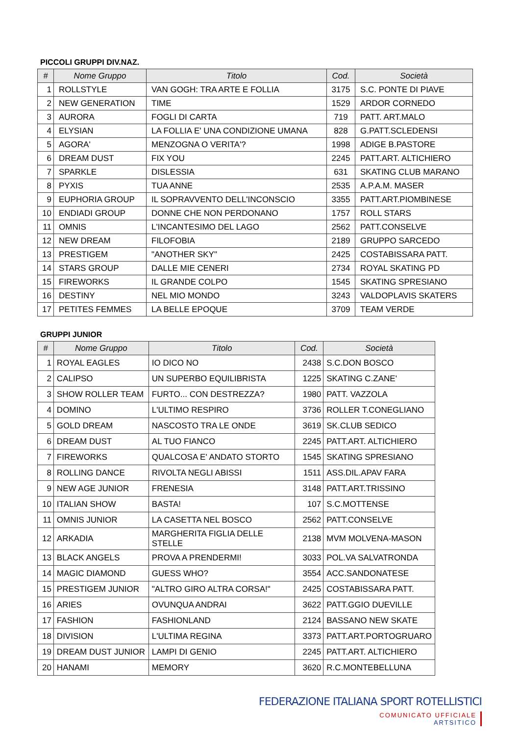PICCOLI GRUPPI DIV.NAZ.
| # | Nome Gruppo | Titolo | Cod. | Società |
| --- | --- | --- | --- | --- |
| 1 | ROLLSTYLE | VAN GOGH: TRA ARTE E FOLLIA | 3175 | S.C. PONTE DI PIAVE |
| 2 | NEW GENERATION | TIME | 1529 | ARDOR CORNEDO |
| 3 | AURORA | FOGLI DI CARTA | 719 | PATT. ART.MALO |
| 4 | ELYSIAN | LA FOLLIA E' UNA CONDIZIONE UMANA | 828 | G.PATT.SCLEDENSI |
| 5 | AGORA' | MENZOGNA O VERITA'? | 1998 | ADIGE B.PASTORE |
| 6 | DREAM DUST | FIX YOU | 2245 | PATT.ART. ALTICHIERO |
| 7 | SPARKLE | DISLESSIA | 631 | SKATING CLUB MARANO |
| 8 | PYXIS | TUA ANNE | 2535 | A.P.A.M. MASER |
| 9 | EUPHORIA GROUP | IL SOPRAVVENTO DELL'INCONSCIO | 3355 | PATT.ART.PIOMBINESE |
| 10 | ENDIADI GROUP | DONNE CHE NON PERDONANO | 1757 | ROLL STARS |
| 11 | OMNIS | L'INCANTESIMO DEL LAGO | 2562 | PATT.CONSELVE |
| 12 | NEW DREAM | FILOFOBIA | 2189 | GRUPPO SARCEDO |
| 13 | PRESTIGEM | "ANOTHER SKY" | 2425 | COSTABISSARA PATT. |
| 14 | STARS GROUP | DALLE MIE CENERI | 2734 | ROYAL SKATING PD |
| 15 | FIREWORKS | IL GRANDE COLPO | 1545 | SKATING SPRESIANO |
| 16 | DESTINY | NEL MIO MONDO | 3243 | VALDOPLAVIS SKATERS |
| 17 | PETITES FEMMES | LA BELLE EPOQUE | 3709 | TEAM VERDE |
GRUPPI JUNIOR
| # | Nome Gruppo | Titolo | Cod. | Società |
| --- | --- | --- | --- | --- |
| 1 | ROYAL EAGLES | IO DICO NO | 2438 | S.C.DON BOSCO |
| 2 | CALIPSO | UN SUPERBO EQUILIBRISTA | 1225 | SKATING C.ZANE' |
| 3 | SHOW ROLLER TEAM | FURTO... CON DESTREZZA? | 1980 | PATT. VAZZOLA |
| 4 | DOMINO | L'ULTIMO RESPIRO | 3736 | ROLLER T.CONEGLIANO |
| 5 | GOLD DREAM | NASCOSTO TRA LE ONDE | 3619 | SK.CLUB SEDICO |
| 6 | DREAM DUST | AL TUO FIANCO | 2245 | PATT.ART. ALTICHIERO |
| 7 | FIREWORKS | QUALCOSA E' ANDATO STORTO | 1545 | SKATING SPRESIANO |
| 8 | ROLLING DANCE | RIVOLTA NEGLI ABISSI | 1511 | ASS.DIL.APAV FARA |
| 9 | NEW AGE JUNIOR | FRENESIA | 3148 | PATT.ART.TRISSINO |
| 10 | ITALIAN SHOW | BASTA! | 107 | S.C.MOTTENSE |
| 11 | OMNIS JUNIOR | LA CASETTA NEL BOSCO | 2562 | PATT.CONSELVE |
| 12 | ARKADIA | MARGHERITA FIGLIA DELLE STELLE | 2138 | MVM MOLVENA-MASON |
| 13 | BLACK ANGELS | PROVA A PRENDERMI! | 3033 | POL.VA SALVATRONDA |
| 14 | MAGIC DIAMOND | GUESS WHO? | 3554 | ACC.SANDONATESE |
| 15 | PRESTIGEM JUNIOR | "ALTRO GIRO ALTRA CORSA!" | 2425 | COSTABISSARA PATT. |
| 16 | ARIES | OVUNQUA ANDRAI | 3622 | PATT.GGIO DUEVILLE |
| 17 | FASHION | FASHIONLAND | 2124 | BASSANO NEW SKATE |
| 18 | DIVISION | L'ULTIMA REGINA | 3373 | PATT.ART.PORTOGRUARO |
| 19 | DREAM DUST JUNIOR | LAMPI DI GENIO | 2245 | PATT.ART. ALTICHIERO |
| 20 | HANAMI | MEMORY | 3620 | R.C.MONTEBELLUNA |
FEDERAZIONE ITALIANA SPORT ROTELLISTICI
COMUNICATO UFFICIALE
ARTSITICO